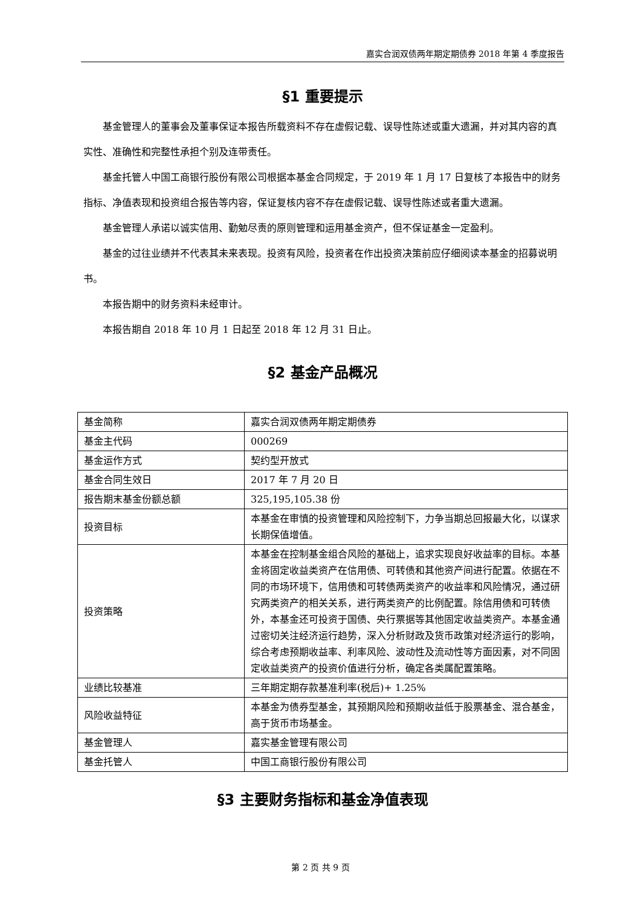嘉实合润双债两年期定期债券 2018 年第 4 季度报告
§1 重要提示
基金管理人的董事会及董事保证本报告所载资料不存在虚假记载、误导性陈述或重大遗漏，并对其内容的真实性、准确性和完整性承担个别及连带责任。
基金托管人中国工商银行股份有限公司根据本基金合同规定，于 2019 年 1 月 17 日复核了本报告中的财务指标、净值表现和投资组合报告等内容，保证复核内容不存在虚假记载、误导性陈述或者重大遗漏。
基金管理人承诺以诚实信用、勤勉尽责的原则管理和运用基金资产，但不保证基金一定盈利。
基金的过往业绩并不代表其未来表现。投资有风险，投资者在作出投资决策前应仔细阅读本基金的招募说明书。
本报告期中的财务资料未经审计。
本报告期自 2018 年 10 月 1 日起至 2018 年 12 月 31 日止。
§2 基金产品概况
| 基金简称 | 嘉实合润双债两年期定期债券 |
| 基金主代码 | 000269 |
| 基金运作方式 | 契约型开放式 |
| 基金合同生效日 | 2017 年 7 月 20 日 |
| 报告期末基金份额总额 | 325,195,105.38 份 |
| 投资目标 | 本基金在审慎的投资管理和风险控制下，力争当期总回报最大化，以谋求长期保值增值。 |
| 投资策略 | 本基金在控制基金组合风险的基础上，追求实现良好收益率的目标。本基金将固定收益类资产在信用债、可转债和其他资产间进行配置。依据在不同的市场环境下，信用债和可转债两类资产的收益率和风险情况，通过研究两类资产的相关关系，进行两类资产的比例配置。除信用债和可转债外，本基金还可投资于国债、央行票据等其他固定收益类资产。本基金通过密切关注经济运行趋势，深入分析财政及货币政策对经济运行的影响，综合考虑预期收益率、利率风险、波动性及流动性等方面因素，对不同固定收益类资产的投资价值进行分析，确定各类属配置策略。 |
| 业绩比较基准 | 三年期定期存款基准利率(税后)+ 1.25% |
| 风险收益特征 | 本基金为债券型基金，其预期风险和预期收益低于股票基金、混合基金，高于货币市场基金。 |
| 基金管理人 | 嘉实基金管理有限公司 |
| 基金托管人 | 中国工商银行股份有限公司 |
§3 主要财务指标和基金净值表现
第 2 页 共 9 页